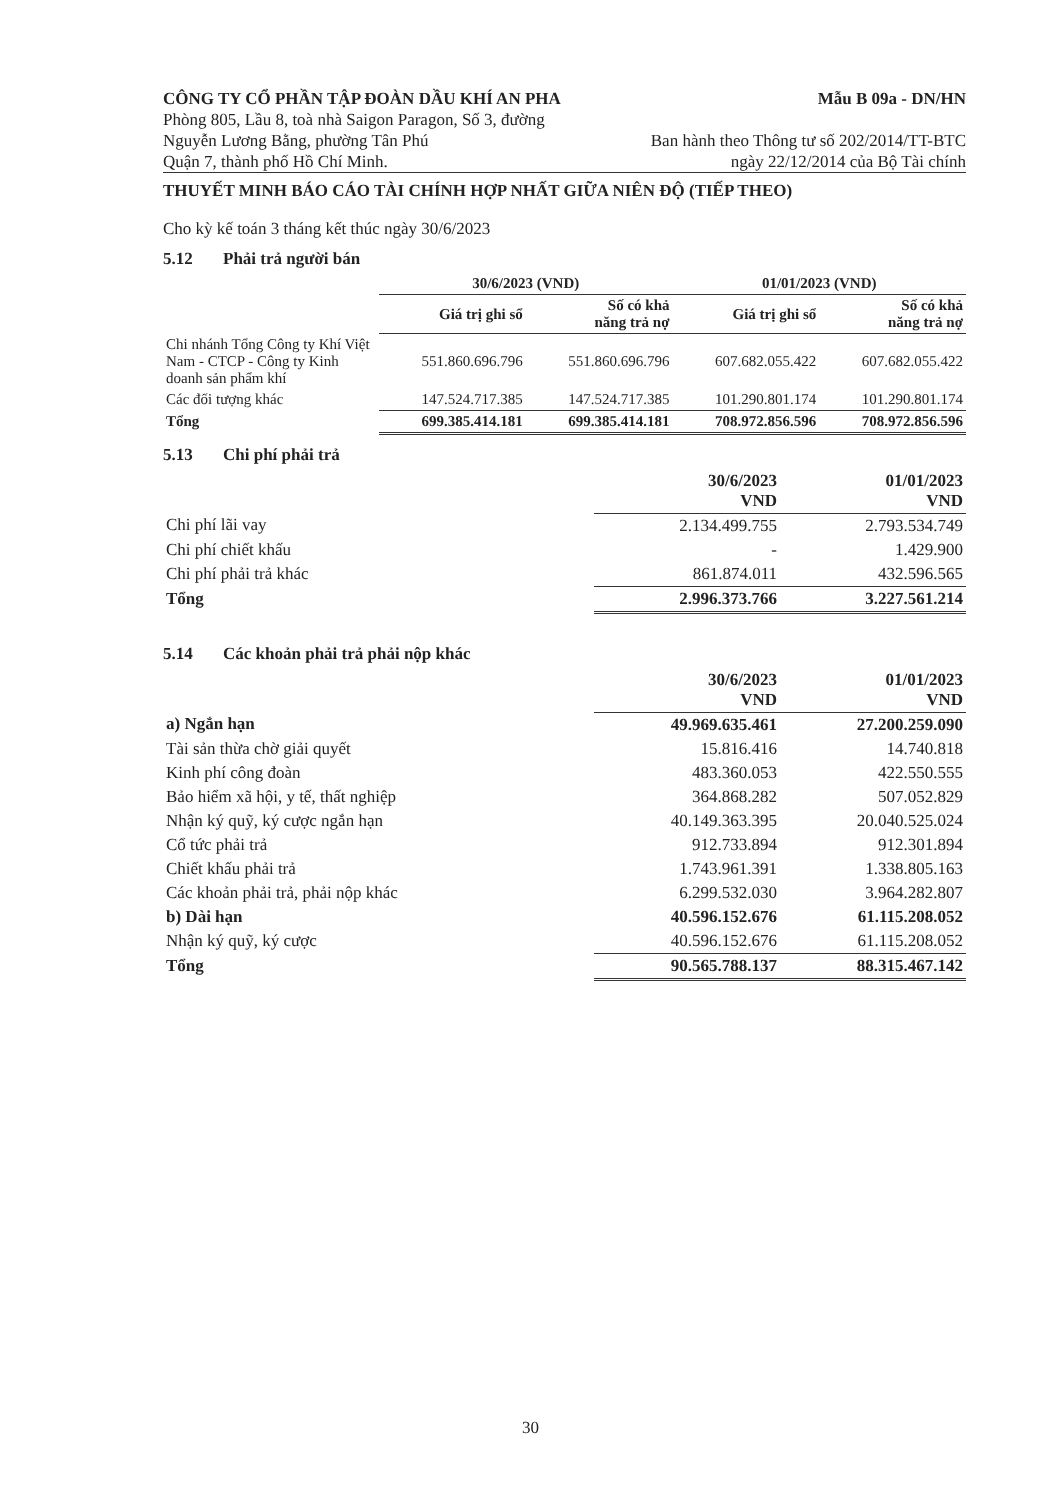CÔNG TY CỔ PHẦN TẬP ĐOÀN DẦU KHÍ AN PHA
Phòng 805, Lầu 8, toà nhà Saigon Paragon, Số 3, đường
Nguyễn Lương Bằng, phường Tân Phú
Quận 7, thành phố Hồ Chí Minh.
Mẫu B 09a - DN/HN
Ban hành theo Thông tư số 202/2014/TT-BTC
ngày 22/12/2014 của Bộ Tài chính
THUYẾT MINH BÁO CÁO TÀI CHÍNH HỢP NHẤT GIỮA NIÊN ĐỘ (TIẾP THEO)
Cho kỳ kế toán 3 tháng kết thúc ngày 30/6/2023
5.12 Phải trả người bán
| | 30/6/2023 (VND) | | 01/01/2023 (VND) | |
| --- | --- | --- | --- | --- |
| | Giá trị ghi sổ | Số có khả năng trả nợ | Giá trị ghi sổ | Số có khả năng trả nợ |
| Chi nhánh Tổng Công ty Khí Việt Nam - CTCP - Công ty Kinh doanh sản phẩm khí | 551.860.696.796 | 551.860.696.796 | 607.682.055.422 | 607.682.055.422 |
| Các đối tượng khác | 147.524.717.385 | 147.524.717.385 | 101.290.801.174 | 101.290.801.174 |
| Tổng | 699.385.414.181 | 699.385.414.181 | 708.972.856.596 | 708.972.856.596 |
5.13 Chi phí phải trả
| | 30/6/2023 VND | 01/01/2023 VND |
| --- | --- | --- |
| Chi phí lãi vay | 2.134.499.755 | 2.793.534.749 |
| Chi phí chiết khấu | - | 1.429.900 |
| Chi phí phải trả khác | 861.874.011 | 432.596.565 |
| Tổng | 2.996.373.766 | 3.227.561.214 |
5.14 Các khoản phải trả phải nộp khác
| | 30/6/2023 VND | 01/01/2023 VND |
| --- | --- | --- |
| a) Ngắn hạn | 49.969.635.461 | 27.200.259.090 |
| Tài sản thừa chờ giải quyết | 15.816.416 | 14.740.818 |
| Kinh phí công đoàn | 483.360.053 | 422.550.555 |
| Bảo hiểm xã hội, y tế, thất nghiệp | 364.868.282 | 507.052.829 |
| Nhận ký quỹ, ký cược ngắn hạn | 40.149.363.395 | 20.040.525.024 |
| Cổ tức phải trả | 912.733.894 | 912.301.894 |
| Chiết khấu phải trả | 1.743.961.391 | 1.338.805.163 |
| Các khoản phải trả, phải nộp khác | 6.299.532.030 | 3.964.282.807 |
| b) Dài hạn | 40.596.152.676 | 61.115.208.052 |
| Nhận ký quỹ, ký cược | 40.596.152.676 | 61.115.208.052 |
| Tổng | 90.565.788.137 | 88.315.467.142 |
30